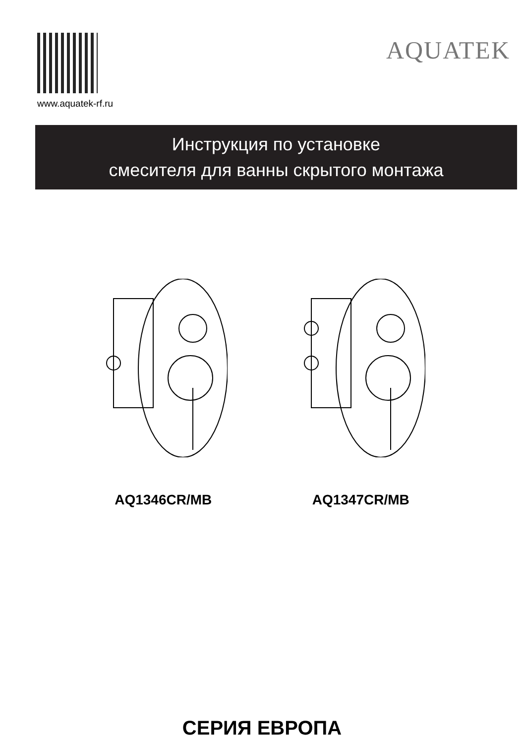www.aquatek-rf.ru
AQUATEK
Инструкция по установке
смесителя для ванны скрытого монтажа
AQ1346CR/MB AQ1347CR/MB
СЕРИЯ ЕВРОПА